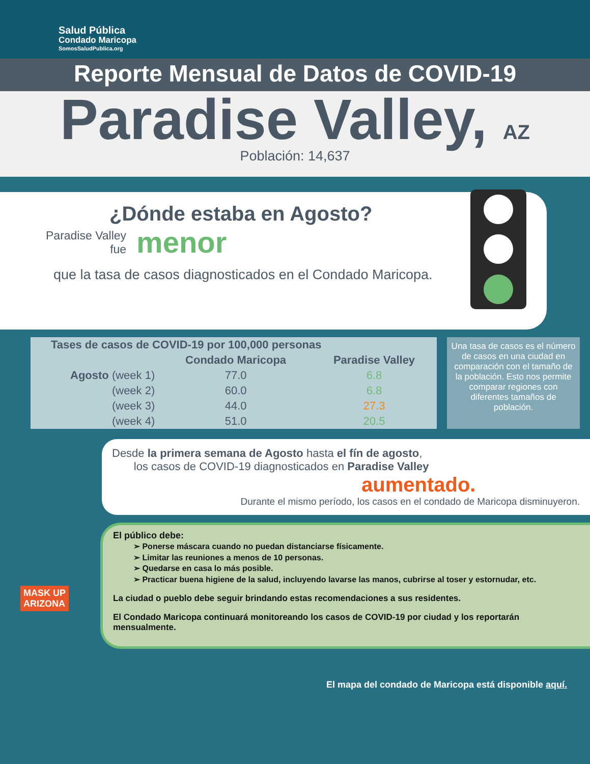Salud Pública
Condado Maricopa
SomosSaludPublica.org
Reporte Mensual de Datos de COVID-19
Paradise Valley, AZ
Población: 14,637
¿Dónde estaba en Agosto?
Paradise Valley
fue
menor
que la tasa de casos diagnosticados en el Condado Maricopa.
| Tases de casos de COVID-19 por 100,000 personas | | |
| --- | --- | --- |
| | Condado Maricopa | Paradise Valley |
| Agosto (week 1) | 77.0 | 6.8 |
| (week 2) | 60.0 | 6.8 |
| (week 3) | 44.0 | 27.3 |
| (week 4) | 51.0 | 20.5 |
Una tasa de casos es el número de casos en una ciudad en comparación con el tamaño de la población. Esto nos permite comparar regiones con diferentes tamaños de población.
Desde la primera semana de Agosto hasta el fín de agosto,
los casos de COVID-19 diagnosticados en Paradise Valley
aumentado.
Durante el mismo período, los casos en el condado de Maricopa disminuyeron.
El público debe:
➢ Ponerse máscara cuando no puedan distanciarse físicamente.
➢ Limitar las reuniones a menos de 10 personas.
➢ Quedarse en casa lo más posible.
➢ Practicar buena higiene de la salud, incluyendo lavarse las manos, cubrirse al toser y estornudar, etc.
La ciudad o pueblo debe seguir brindando estas recomendaciones a sus residentes.
El Condado Maricopa continuará monitoreando los casos de COVID-19 por ciudad y los reportarán mensualmente.
MASK UP
ARIZONA
El mapa del condado de Maricopa está disponible aquí.